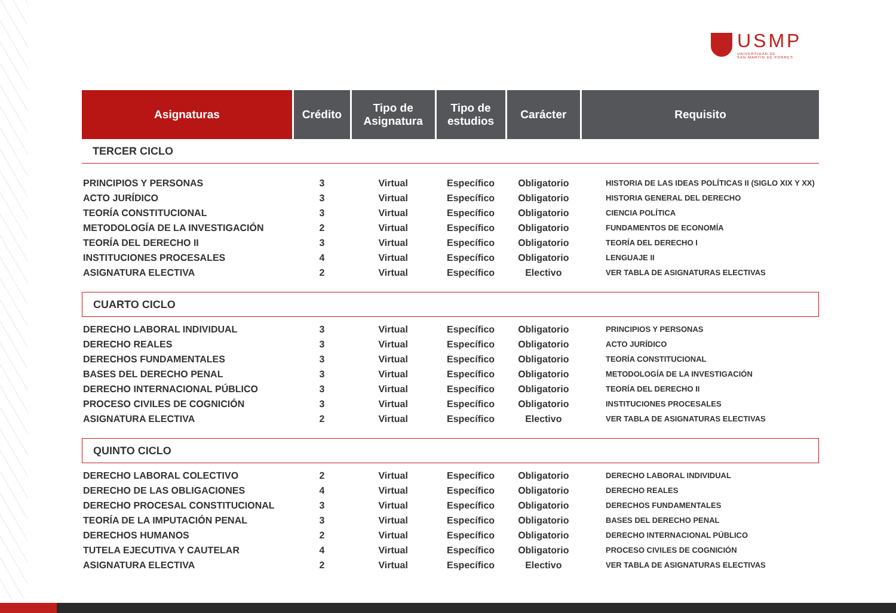USMP
UNIVERSIDAD DE
SAN MARTÍN DE PORRES
| Asignaturas | Crédito | Tipo de Asignatura | Tipo de estudios | Carácter | Requisito |
| --- | --- | --- | --- | --- | --- |
| TERCER CICLO | | | | | |
| PRINCIPIOS Y PERSONAS | 3 | Virtual | Específico | Obligatorio | HISTORIA DE LAS IDEAS POLÍTICAS II (SIGLO XIX Y XX) |
| ACTO JURÍDICO | 3 | Virtual | Específico | Obligatorio | HISTORIA GENERAL DEL DERECHO |
| TEORÍA CONSTITUCIONAL | 3 | Virtual | Específico | Obligatorio | CIENCIA POLÍTICA |
| METODOLOGÍA DE LA INVESTIGACIÓN | 2 | Virtual | Específico | Obligatorio | FUNDAMENTOS DE ECONOMÍA |
| TEORÍA DEL DERECHO II | 3 | Virtual | Específico | Obligatorio | TEORÍA DEL DERECHO I |
| INSTITUCIONES PROCESALES | 4 | Virtual | Específico | Obligatorio | LENGUAJE II |
| ASIGNATURA ELECTIVA | 2 | Virtual | Específico | Electivo | VER TABLA DE ASIGNATURAS ELECTIVAS |
| CUARTO CICLO | | | | | |
| DERECHO LABORAL INDIVIDUAL | 3 | Virtual | Específico | Obligatorio | PRINCIPIOS Y PERSONAS |
| DERECHO REALES | 3 | Virtual | Específico | Obligatorio | ACTO JURÍDICO |
| DERECHOS FUNDAMENTALES | 3 | Virtual | Específico | Obligatorio | TEORÍA CONSTITUCIONAL |
| BASES DEL DERECHO PENAL | 3 | Virtual | Específico | Obligatorio | METODOLOGÍA DE LA INVESTIGACIÓN |
| DERECHO INTERNACIONAL PÚBLICO | 3 | Virtual | Específico | Obligatorio | TEORÍA DEL DERECHO II |
| PROCESO CIVILES DE COGNICIÓN | 3 | Virtual | Específico | Obligatorio | INSTITUCIONES PROCESALES |
| ASIGNATURA ELECTIVA | 2 | Virtual | Específico | Electivo | VER TABLA DE ASIGNATURAS ELECTIVAS |
| QUINTO CICLO | | | | | |
| DERECHO LABORAL COLECTIVO | 2 | Virtual | Específico | Obligatorio | DERECHO LABORAL INDIVIDUAL |
| DERECHO DE LAS OBLIGACIONES | 4 | Virtual | Específico | Obligatorio | DERECHO REALES |
| DERECHO PROCESAL CONSTITUCIONAL | 3 | Virtual | Específico | Obligatorio | DERECHOS FUNDAMENTALES |
| TEORÍA DE LA IMPUTACIÓN PENAL | 3 | Virtual | Específico | Obligatorio | BASES DEL DERECHO PENAL |
| DERECHOS HUMANOS | 2 | Virtual | Específico | Obligatorio | DERECHO INTERNACIONAL PÚBLICO |
| TUTELA EJECUTIVA Y CAUTELAR | 4 | Virtual | Específico | Obligatorio | PROCESO CIVILES DE COGNICIÓN |
| ASIGNATURA ELECTIVA | 2 | Virtual | Específico | Electivo | VER TABLA DE ASIGNATURAS ELECTIVAS |